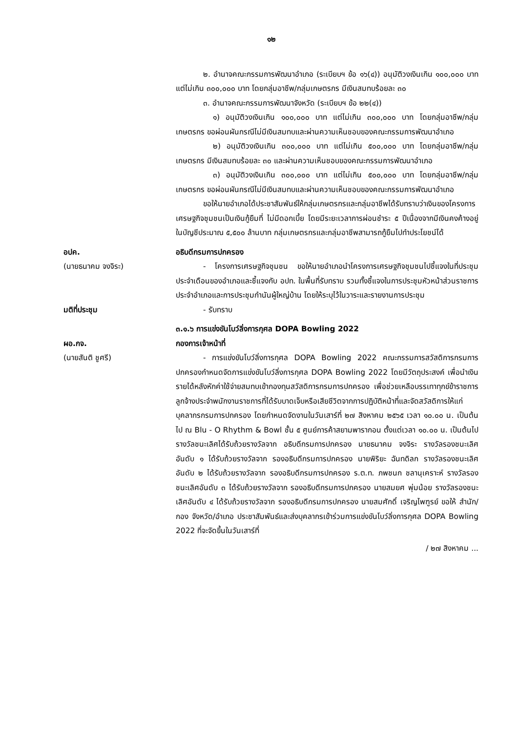๑๒
๒. อำนาจคณะกรรมการพัฒนาอำเภอ (ระเบียบฯ ข้อ ๑๖(๔)) อนุมัติวงเงินเกิน ๑๐๐,๐๐๐ บาท แต่ไม่เกิน ๓๐๐,๐๐๐ บาท โดยกลุ่มอาชีพ/กลุ่มเกษตรกร มีเงินสมทบร้อยละ ๓๐
๓. อำนาจคณะกรรมการพัฒนาจังหวัด (ระเบียบฯ ข้อ ๒๒(๔))
๑) อนุมัติวงเงินเกิน ๑๐๐,๐๐๐ บาท แต่ไม่เกิน ๓๐๐,๐๐๐ บาท โดยกลุ่มอาชีพ/กลุ่มเกษตรกร ขอผ่อนผันกรณีไม่มีเงินสมทบและผ่านความเห็นชอบของคณะกรรมการพัฒนาอำเภอ
๒) อนุมัติวงเงินเกิน ๓๐๐,๐๐๐ บาท แต่ไม่เกิน ๕๐๐,๐๐๐ บาท โดยกลุ่มอาชีพ/กลุ่มเกษตรกร มีเงินสมทบร้อยละ ๓๐ และผ่านความเห็นชอบของคณะกรรมการพัฒนาอำเภอ
๓) อนุมัติวงเงินเกิน ๓๐๐,๐๐๐ บาท แต่ไม่เกิน ๕๐๐,๐๐๐ บาท โดยกลุ่มอาชีพ/กลุ่มเกษตรกร ขอผ่อนผันกรณีไม่มีเงินสมทบและผ่านความเห็นชอบของคณะกรรมการพัฒนาอำเภอ
ขอให้นายอำเภอได้ประชาสัมพันธ์ให้กลุ่มเกษตรกรและกลุ่มอาชีพได้รับทราบว่าเงินของโครงการเศรษฐกิจชุมชนเป็นเงินกู้ยืมที่ ไม่มีดอกเบี้ย โดยมีระยะเวลาการผ่อนชำระ ๕ ปีเนื่องจากมีเงินคงค้างอยู่ในบัญชีประมาณ ๕,๕๐๐ ล้านบาท กลุ่มเกษตรกรและกลุ่มอาชีพสามารถกู้ยืมไปทำประโยชน์ได้
อปค.
(นายธนาคม จงจิระ)
อธิบดีกรมการปกครอง
- โครงการเศรษฐกิจชุมชน ขอให้นายอำเภอนำโครงการเศรษฐกิจชุมชนไปชี้แจงในที่ประชุมประจำเดือนของอำเภอและชี้แจงกับ อปท. ในพื้นที่รับทราบ รวมทั้งชี้แจงในการประชุมหัวหน้าส่วนราชการประจำอำเภอและการประชุมกำนันผู้ใหญ่บ้าน โดยให้ระบุไว้ในวาระและรายงานการประชุม
มติที่ประชุม - รับทราบ
๓.๑.๖ การแข่งขันโบว์ลิ่งการกุศล DOPA Bowling 2022
ผอ.กจ.
(นายสันติ ชูศรี)
กองการเจ้าหน้าที่
- การแข่งขันโบว์ลิ่งการกุศล DOPA Bowling 2022 คณะกรรมการสวัสดิการกรมการปกครองกำหนดจัดการแข่งขันโบว์ลิ่งการกุศล DOPA Bowling 2022 โดยมีวัตถุประสงค์ เพื่อนำเงินรายได้หลังหักค่าใช้จ่ายสมทบเข้ากองทุนสวัสดิการกรมการปกครอง เพื่อช่วยเหลือบรรเทาทุกข์ข้าราชการ ลูกจ้างประจำพนักงานราชการที่ได้รับบาดเจ็บหรือเสียชีวิตจากการปฏิบัติหน้าที่และจัดสวัสดิการให้แก่บุคลากรกรมการปกครอง โดยกำหนดจัดงานในวันเสาร์ที่ ๒๗ สิงหาคม ๒๕๖๕ เวลา ๑๐.๐๐ น. เป็นต้นไป ณ Blu - O Rhythm & Bowl ชั้น ๕ ศูนย์การค้าสยามพารากอน ตั้งแต่เวลา ๑๐.๐๐ น. เป็นต้นไป รางวัลชนะเลิศได้รับถ้วยรางวัลจาก อธิบดีกรมการปกครอง นายธนาคม จงจิระ รางวัลรองชนะเลิศอันดับ ๑ ได้รับถ้วยรางวัลจาก รองอธิบดีกรมการปกครอง นายพิริยะ ฉันทดิลก รางวัลรองชนะเลิศอันดับ ๒ ได้รับถ้วยรางวัลจาก รองอธิบดีกรมการปกครอง ร.ต.ท. ภพชนก ชลานุเคราะห์ รางวัลรองชนะเลิศอันดับ ๓ ได้รับถ้วยรางวัลจาก รองอธิบดีกรมการปกครอง นายสมยศ พุ่มน้อย รางวัลรองชนะเลิศอันดับ ๔ ได้รับถ้วยรางวัลจาก รองอธิบดีกรมการปกครอง นายสมศักดิ์ เจริญไพฑูรย์ ขอให้ สำนัก/กอง จังหวัด/อำเภอ ประชาสัมพันธ์และส่งบุคลากรเข้าร่วมการแข่งขันโบว์ลิ่งการกุศล DOPA Bowling 2022 ที่จะจัดขึ้นในวันเสาร์ที่
/ ๒๗ สิงหาคม ...